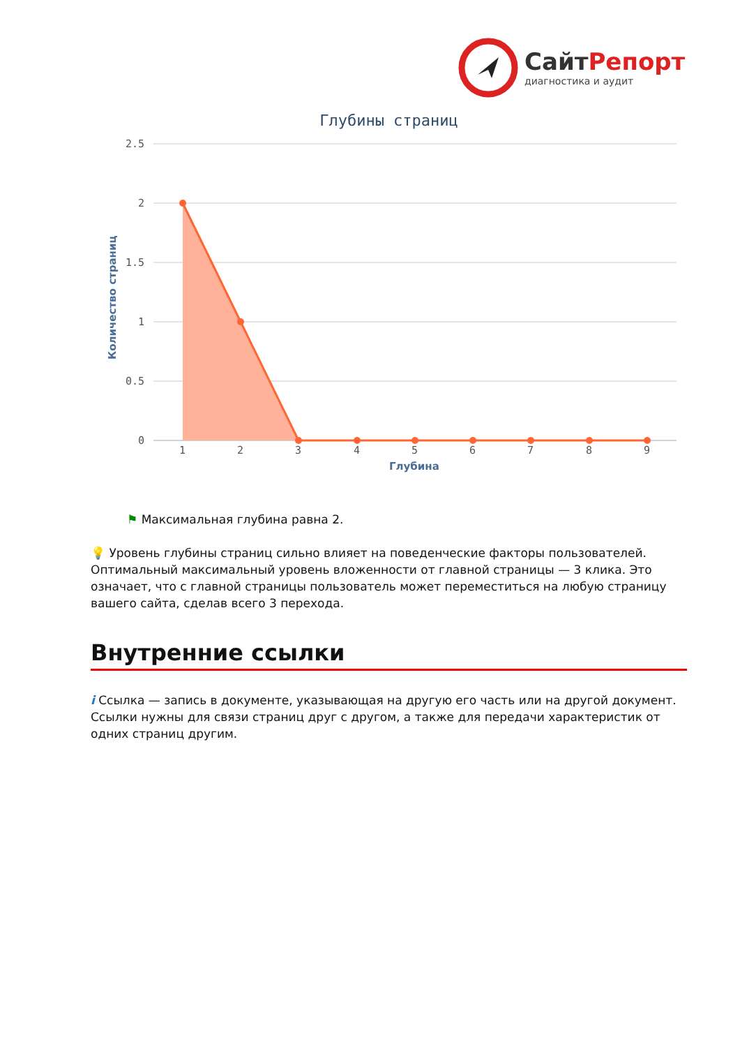СайтРепорт
диагностика и аудит
Глубины страниц
2.5
2
1.5
1
0.5
0
1
2
3
4
5
6
7
8
9
Глубина
Количество страниц
⚑ Максимальная глубина равна 2.
💡 Уровень глубины страниц сильно влияет на поведенческие факторы пользователей. Оптимальный максимальный уровень вложенности от главной страницы — 3 клика. Это означает, что с главной страницы пользователь может переместиться на любую страницу вашего сайта, сделав всего 3 перехода.
Внутренние ссылки
i Ссылка — запись в документе, указывающая на другую его часть или на другой документ. Ссылки нужны для связи страниц друг с другом, а также для передачи характеристик от одних страниц другим.